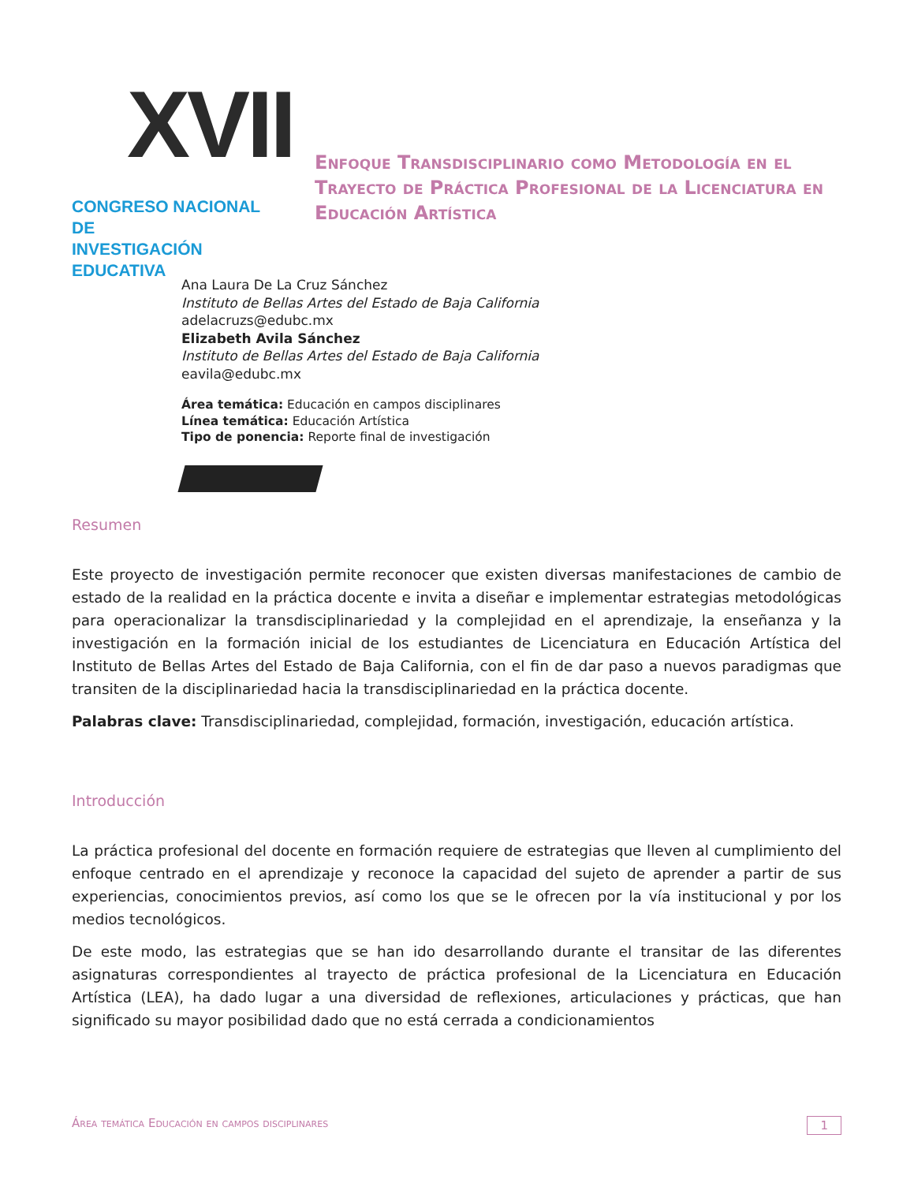XVII
CONGRESO NACIONAL DE
INVESTIGACIÓN EDUCATIVA
Enfoque Transdisciplinario como Metodología en el Trayecto de Práctica Profesional de la Licenciatura en Educación Artística
Ana Laura De La Cruz Sánchez
Instituto de Bellas Artes del Estado de Baja California
adelacruzs@edubc.mx
Elizabeth Avila Sánchez
Instituto de Bellas Artes del Estado de Baja California
eavila@edubc.mx
Área temática: Educación en campos disciplinares
Línea temática: Educación Artística
Tipo de ponencia: Reporte final de investigación
Resumen
Este proyecto de investigación permite reconocer que existen diversas manifestaciones de cambio de estado de la realidad en la práctica docente e invita a diseñar e implementar estrategias metodológicas para operacionalizar la transdisciplinariedad y la complejidad en el aprendizaje, la enseñanza y la investigación en la formación inicial de los estudiantes de Licenciatura en Educación Artística del Instituto de Bellas Artes del Estado de Baja California, con el fin de dar paso a nuevos paradigmas que transiten de la disciplinariedad hacia la transdisciplinariedad en la práctica docente.
Palabras clave: Transdisciplinariedad, complejidad, formación, investigación, educación artística.
Introducción
La práctica profesional del docente en formación requiere de estrategias que lleven al cumplimiento del enfoque centrado en el aprendizaje y reconoce la capacidad del sujeto de aprender a partir de sus experiencias, conocimientos previos, así como los que se le ofrecen por la vía institucional y por los medios tecnológicos.
De este modo, las estrategias que se han ido desarrollando durante el transitar de las diferentes asignaturas correspondientes al trayecto de práctica profesional de la Licenciatura en Educación Artística (LEA), ha dado lugar a una diversidad de reflexiones, articulaciones y prácticas, que han significado su mayor posibilidad dado que no está cerrada a condicionamientos
Área temática Educación en campos disciplinares 1